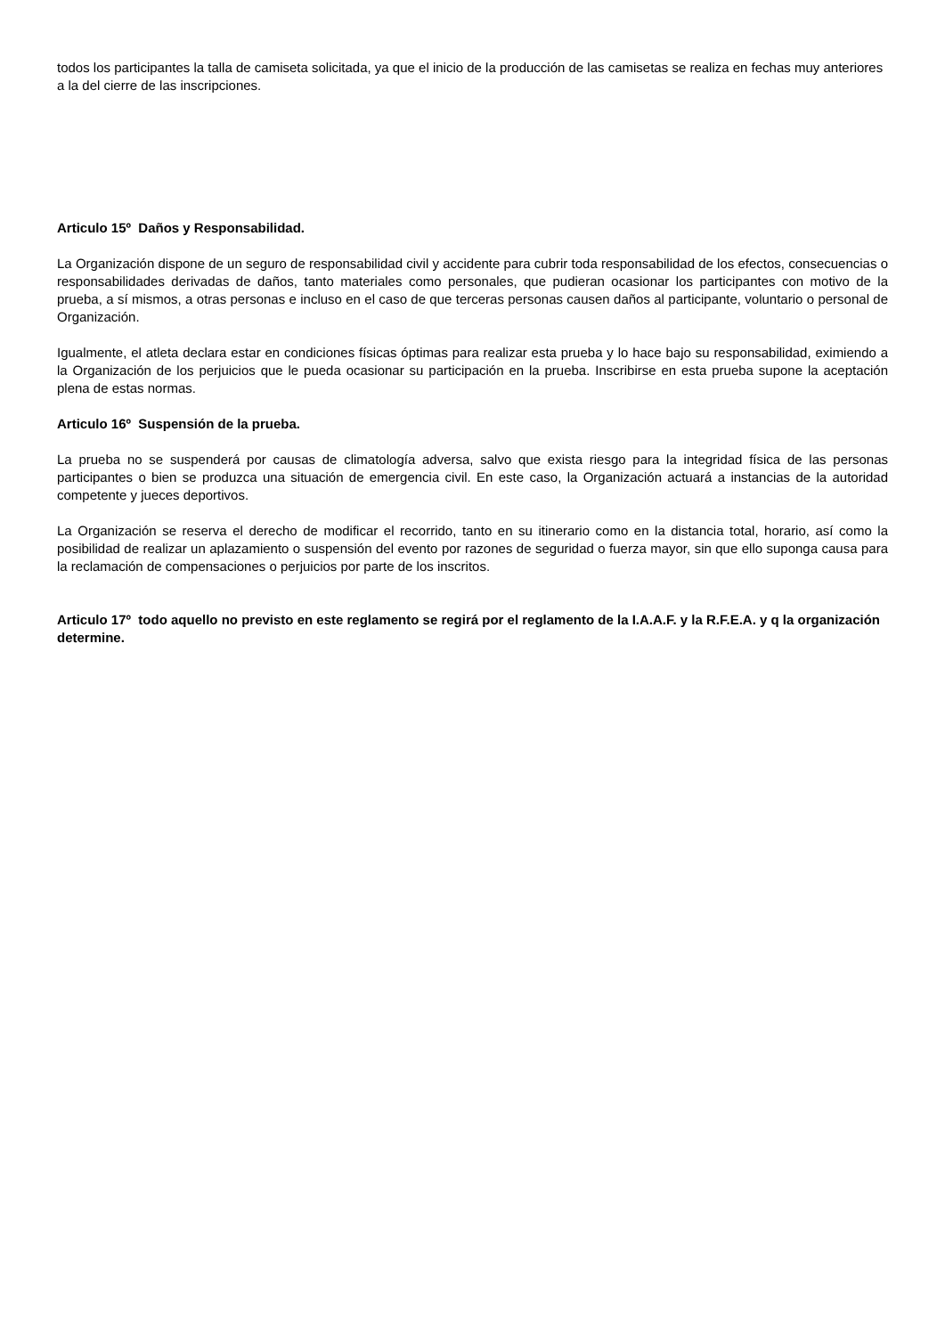todos los participantes la talla de camiseta solicitada, ya que el inicio de la producción de las camisetas se realiza en fechas muy anteriores a la del cierre de las inscripciones.
Articulo 15º Daños y Responsabilidad.
La Organización dispone de un seguro de responsabilidad civil y accidente para cubrir toda responsabilidad de los efectos, consecuencias o responsabilidades derivadas de daños, tanto materiales como personales, que pudieran ocasionar los participantes con motivo de la prueba, a sí mismos, a otras personas e incluso en el caso de que terceras personas causen daños al participante, voluntario o personal de Organización.
Igualmente, el atleta declara estar en condiciones físicas óptimas para realizar esta prueba y lo hace bajo su responsabilidad, eximiendo a la Organización de los perjuicios que le pueda ocasionar su participación en la prueba. Inscribirse en esta prueba supone la aceptación plena de estas normas.
Articulo 16º Suspensión de la prueba.
La prueba no se suspenderá por causas de climatología adversa, salvo que exista riesgo para la integridad física de las personas participantes o bien se produzca una situación de emergencia civil. En este caso, la Organización actuará a instancias de la autoridad competente y jueces deportivos.
La Organización se reserva el derecho de modificar el recorrido, tanto en su itinerario como en la distancia total, horario, así como la posibilidad de realizar un aplazamiento o suspensión del evento por razones de seguridad o fuerza mayor, sin que ello suponga causa para la reclamación de compensaciones o perjuicios por parte de los inscritos.
Articulo 17º todo aquello no previsto en este reglamento se regirá por el reglamento de la I.A.A.F. y la R.F.E.A. y q la organización determine.